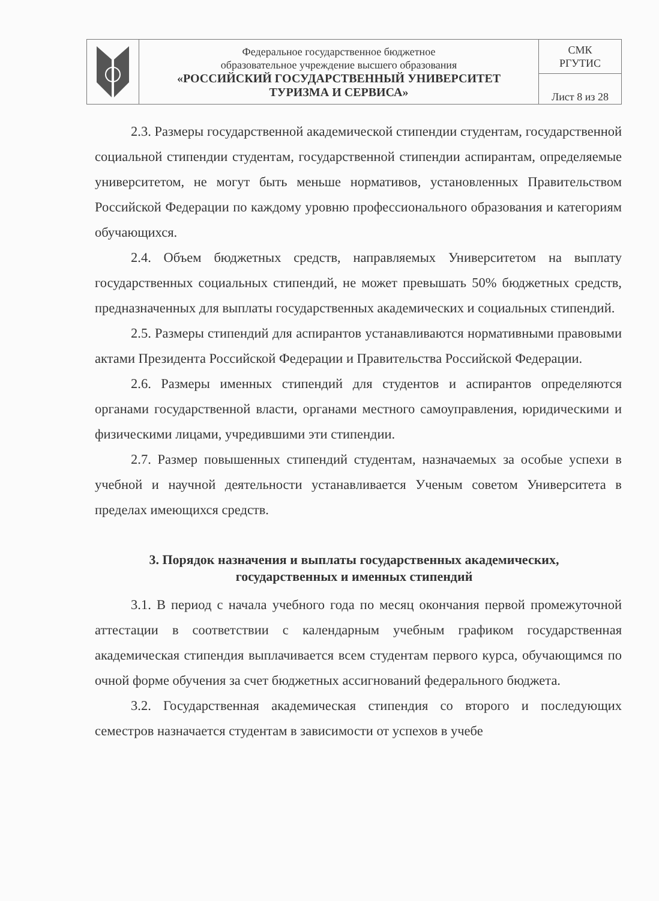| | Федеральное государственное бюджетное образовательное учреждение высшего образования «РОССИЙСКИЙ ГОСУДАРСТВЕННЫЙ УНИВЕРСИТЕТ ТУРИЗМА И СЕРВИСА» | СМК РГУТИС |
| | | Лист 8 из 28 |
2.3. Размеры государственной академической стипендии студентам, государственной социальной стипендии студентам, государственной стипендии аспирантам, определяемые университетом, не могут быть меньше нормативов, установленных Правительством Российской Федерации по каждому уровню профессионального образования и категориям обучающихся.
2.4. Объем бюджетных средств, направляемых Университетом на выплату государственных социальных стипендий, не может превышать 50% бюджетных средств, предназначенных для выплаты государственных академических и социальных стипендий.
2.5. Размеры стипендий для аспирантов устанавливаются нормативными правовыми актами Президента Российской Федерации и Правительства Российской Федерации.
2.6. Размеры именных стипендий для студентов и аспирантов определяются органами государственной власти, органами местного самоуправления, юридическими и физическими лицами, учредившими эти стипендии.
2.7. Размер повышенных стипендий студентам, назначаемых за особые успехи в учебной и научной деятельности устанавливается Ученым советом Университета в пределах имеющихся средств.
3. Порядок назначения и выплаты государственных академических,
государственных и именных стипендий
3.1. В период с начала учебного года по месяц окончания первой промежуточной аттестации в соответствии с календарным учебным графиком государственная академическая стипендия выплачивается всем студентам первого курса, обучающимся по очной форме обучения за счет бюджетных ассигнований федерального бюджета.
3.2. Государственная академическая стипендия со второго и последующих семестров назначается студентам в зависимости от успехов в учебе